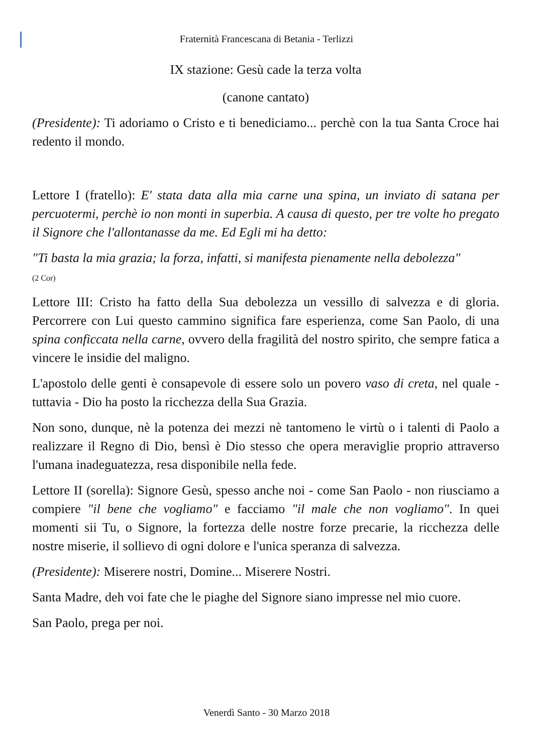Fraternità Francescana di Betania - Terlizzi
IX stazione: Gesù cade la terza volta
(canone cantato)
(Presidente): Ti adoriamo o Cristo e ti benediciamo... perchè con la tua Santa Croce hai redento il mondo.
Lettore I (fratello): E' stata data alla mia carne una spina, un inviato di satana per percuotermi, perchè io non monti in superbia. A causa di questo, per tre volte ho pregato il Signore che l'allontanasse da me. Ed Egli mi ha detto:
"Ti basta la mia grazia; la forza, infatti, si manifesta pienamente nella debolezza"
(2 Cor)
Lettore III: Cristo ha fatto della Sua debolezza un vessillo di salvezza e di gloria. Percorrere con Lui questo cammino significa fare esperienza, come San Paolo, di una spina conficcata nella carne, ovvero della fragilità del nostro spirito, che sempre fatica a vincere le insidie del maligno.
L'apostolo delle genti è consapevole di essere solo un povero vaso di creta, nel quale - tuttavia - Dio ha posto la ricchezza della Sua Grazia.
Non sono, dunque, nè la potenza dei mezzi nè tantomeno le virtù o i talenti di Paolo a realizzare il Regno di Dio, bensì è Dio stesso che opera meraviglie proprio attraverso l'umana inadeguatezza, resa disponibile nella fede.
Lettore II (sorella): Signore Gesù, spesso anche noi - come San Paolo - non riusciamo a compiere "il bene che vogliamo" e facciamo "il male che non vogliamo". In quei momenti sii Tu, o Signore, la fortezza delle nostre forze precarie, la ricchezza delle nostre miserie, il sollievo di ogni dolore e l'unica speranza di salvezza.
(Presidente): Miserere nostri, Domine... Miserere Nostri.
Santa Madre, deh voi fate che le piaghe del Signore siano impresse nel mio cuore.
San Paolo, prega per noi.
Venerdì Santo - 30 Marzo 2018